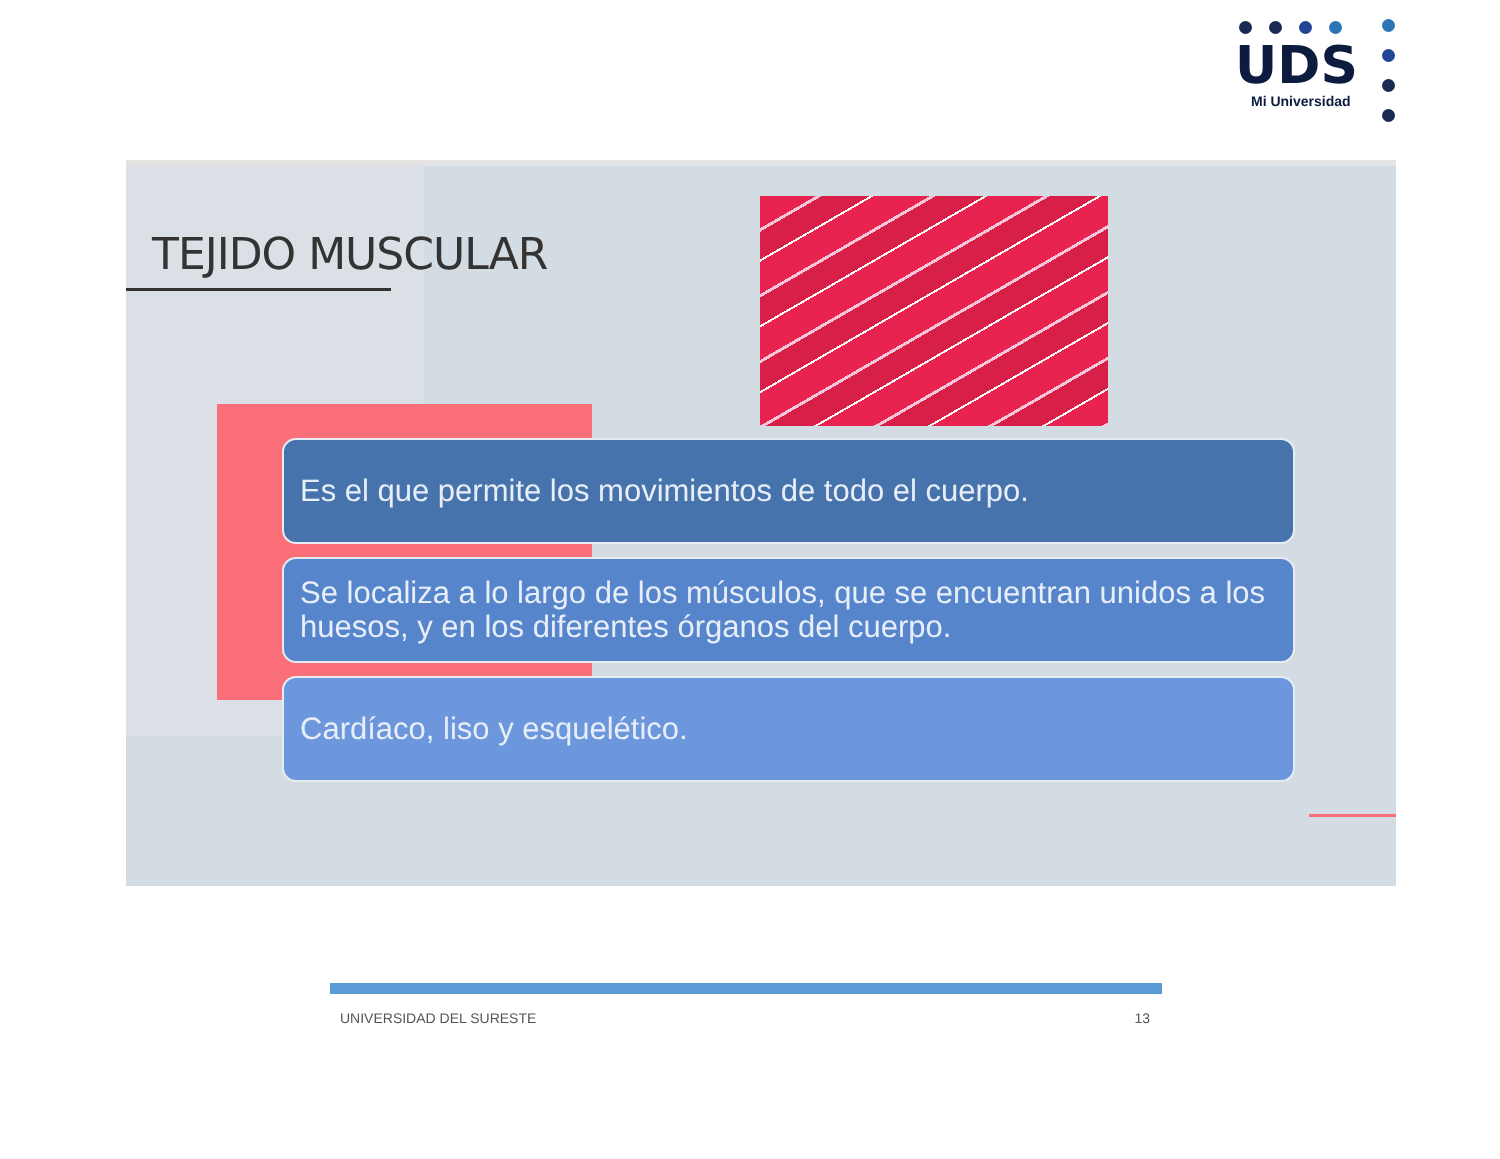UDS
Mi Universidad
TEJIDO MUSCULAR
Es el que permite los movimientos de todo el cuerpo.
Se localiza a lo largo de los músculos, que se encuentran unidos a los huesos, y en los diferentes órganos del cuerpo.
Cardíaco, liso y esquelético.
UNIVERSIDAD DEL SURESTE 13